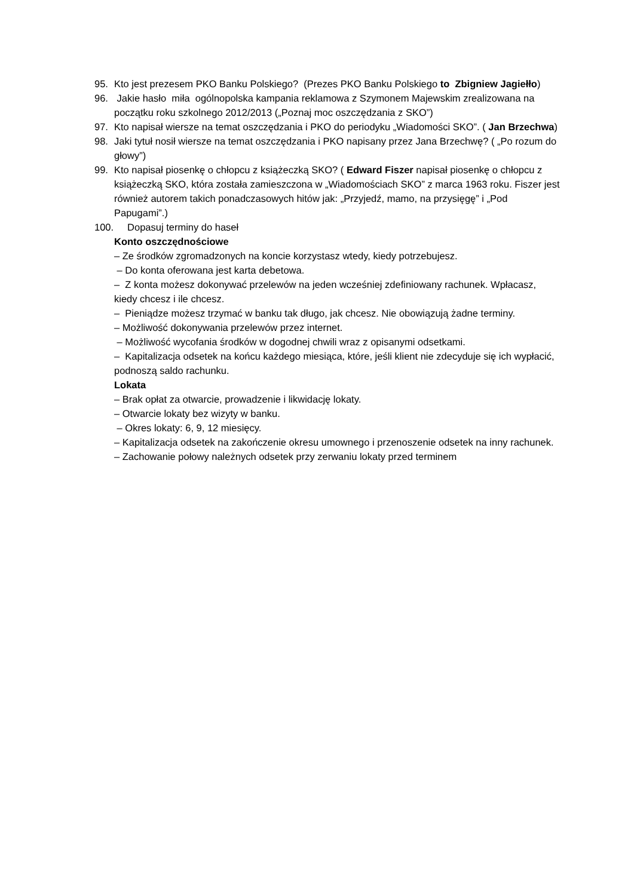95. Kto jest prezesem PKO Banku Polskiego? (Prezes PKO Banku Polskiego to Zbigniew Jagiełło)
96. Jakie hasło miła ogólnopolska kampania reklamowa z Szymonem Majewskim zrealizowana na początku roku szkolnego 2012/2013 („Poznaj moc oszczędzania z SKO”)
97. Kto napisał wiersze na temat oszczędzania i PKO do periodyku „Wiadomości SKO”. ( Jan Brzechwa)
98. Jaki tytuł nosił wiersze na temat oszczędzania i PKO napisany przez Jana Brzechwę? ( „Po rozum do głowy”)
99. Kto napisał piosenkę o chłopcu z książeczką SKO? ( Edward Fiszer napisał piosenkę o chłopcu z książeczką SKO, która została zamieszczona w „Wiadomościach SKO” z marca 1963 roku. Fiszer jest również autorem takich ponadczasowych hitów jak: „Przyjedź, mamo, na przysięgę” i „Pod Papugami”.)
100. Dopasuj terminy do haseł
Konto oszczędnościowe
– Ze środków zgromadzonych na koncie korzystasz wtedy, kiedy potrzebujesz.
– Do konta oferowana jest karta debetowa.
– Z konta możesz dokonywać przelewów na jeden wcześniej zdefiniowany rachunek. Wpłacasz, kiedy chcesz i ile chcesz.
– Pieniądze możesz trzymać w banku tak długo, jak chcesz. Nie obowiązują żadne terminy.
– Możliwość dokonywania przelewów przez internet.
– Możliwość wycofania środków w dogodnej chwili wraz z opisanymi odsetkami.
– Kapitalizacja odsetek na końcu każdego miesiąca, które, jeśli klient nie zdecyduje się ich wypłacić, podnoszą saldo rachunku.
Lokata
– Brak opłat za otwarcie, prowadzenie i likwidację lokaty.
– Otwarcie lokaty bez wizyty w banku.
– Okres lokaty: 6, 9, 12 miesięcy.
– Kapitalizacja odsetek na zakończenie okresu umownego i przenoszenie odsetek na inny rachunek.
– Zachowanie połowy należnych odsetek przy zerwaniu lokaty przed terminem